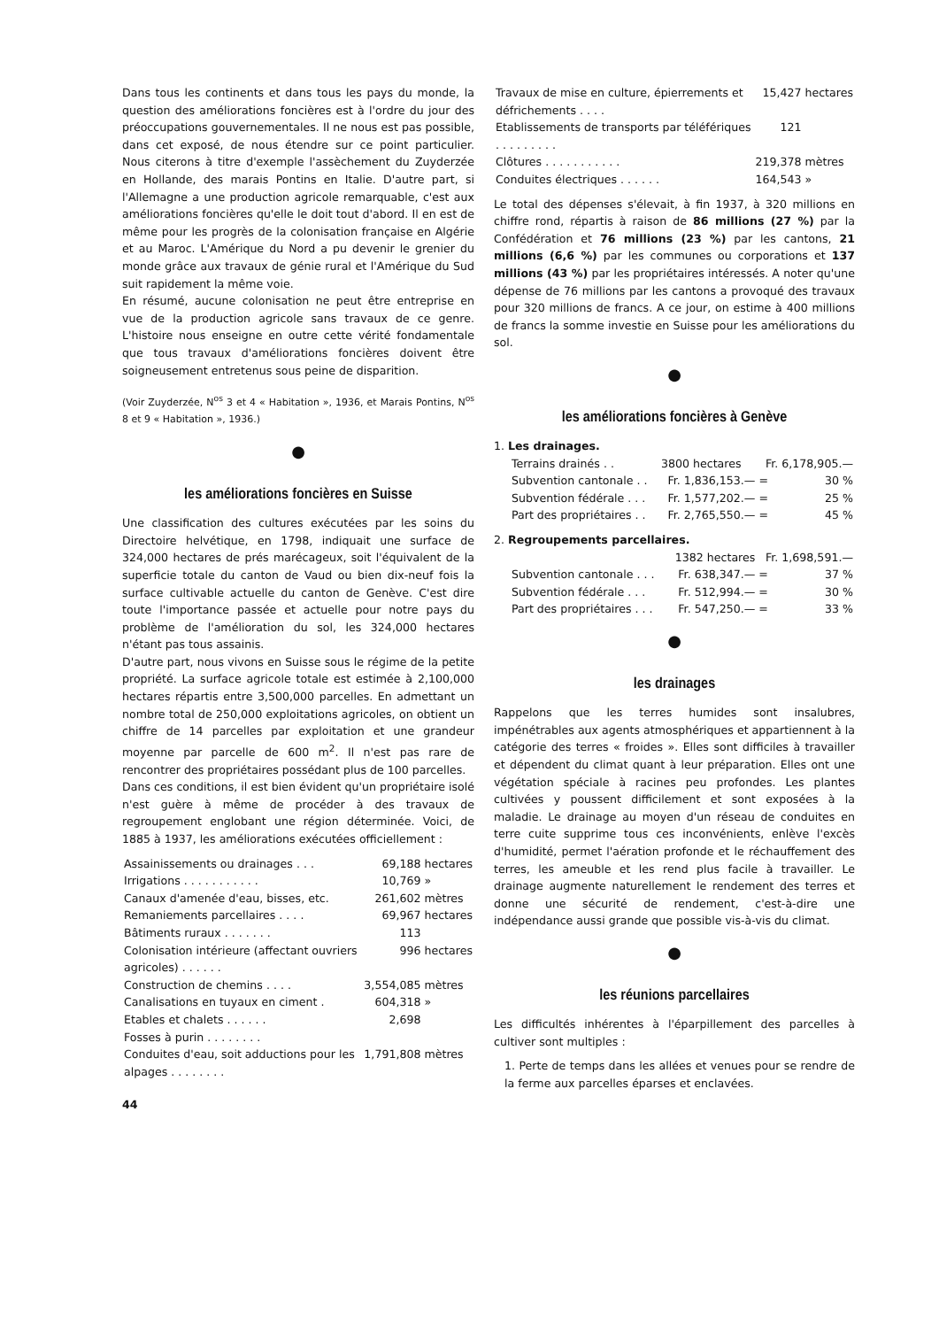Dans tous les continents et dans tous les pays du monde, la question des améliorations foncières est à l'ordre du jour des préoccupations gouvernementales. Il ne nous est pas possible, dans cet exposé, de nous étendre sur ce point particulier. Nous citerons à titre d'exemple l'assèchement du Zuyderzée en Hollande, des marais Pontins en Italie. D'autre part, si l'Allemagne a une production agricole remarquable, c'est aux améliorations foncières qu'elle le doit tout d'abord. Il en est de même pour les progrès de la colonisation française en Algérie et au Maroc. L'Amérique du Nord a pu devenir le grenier du monde grâce aux travaux de génie rural et l'Amérique du Sud suit rapidement la même voie.
En résumé, aucune colonisation ne peut être entreprise en vue de la production agricole sans travaux de ce genre. L'histoire nous enseigne en outre cette vérité fondamentale que tous travaux d'améliorations foncières doivent être soigneusement entretenus sous peine de disparition.
(Voir Zuyderzée, N<sup>os</sup> 3 et 4 « Habitation », 1936, et Marais Pontins, N<sup>os</sup> 8 et 9 « Habitation », 1936.)
●
les améliorations foncières en Suisse
Une classification des cultures exécutées par les soins du Directoire helvétique, en 1798, indiquait une surface de 324,000 hectares de prés marécageux, soit l'équivalent de la superficie totale du canton de Vaud ou bien dix-neuf fois la surface cultivable actuelle du canton de Genève. C'est dire toute l'importance passée et actuelle pour notre pays du problème de l'amélioration du sol, les 324,000 hectares n'étant pas tous assainis.
D'autre part, nous vivons en Suisse sous le régime de la petite propriété. La surface agricole totale est estimée à 2,100,000 hectares répartis entre 3,500,000 parcelles. En admettant un nombre total de 250,000 exploitations agricoles, on obtient un chiffre de 14 parcelles par exploitation et une grandeur moyenne par parcelle de 600 m<sup>2</sup>. Il n'est pas rare de rencontrer des propriétaires possédant plus de 100 parcelles.
Dans ces conditions, il est bien évident qu'un propriétaire isolé n'est guère à même de procéder à des travaux de regroupement englobant une région déterminée. Voici, de 1885 à 1937, les améliorations exécutées officiellement :
| Assainissements ou drainages . . . | 69,188 | hectares |
| Irrigations . . . . . . . . . . . | 10,769 | » |
| Canaux d'amenée d'eau, bisses, etc. | 261,602 | mètres |
| Remaniements parcellaires . . . . | 69,967 | hectares |
| Bâtiments ruraux . . . . . . . | 113 | |
| Colonisation intérieure (affectant ouvriers agricoles) . . . . . . | 996 | hectares |
| Construction de chemins . . . . | 3,554,085 | mètres |
| Canalisations en tuyaux en ciment . | 604,318 | » |
| Etables et chalets . . . . . . | 2,698 | |
| Fosses à purin . . . . . . . . | | |
| Conduites d'eau, soit adductions pour les alpages . . . . . . . . | 1,791,808 | mètres |
44
| Travaux de mise en culture, épierrements et défrichements . . . . | 15,427 | hectares |
| Etablissements de transports par téléfériques . . . . . . . . . | 121 | |
| Clôtures . . . . . . . . . . . | 219,378 | mètres |
| Conduites électriques . . . . . . | 164,543 | » |
Le total des dépenses s'élevait, à fin 1937, à 320 millions en chiffre rond, répartis à raison de 86 millions (27 %) par la Confédération et 76 millions (23 %) par les cantons, 21 millions (6,6 %) par les communes ou corporations et 137 millions (43 %) par les propriétaires intéressés. A noter qu'une dépense de 76 millions par les cantons a provoqué des travaux pour 320 millions de francs. A ce jour, on estime à 400 millions de francs la somme investie en Suisse pour les améliorations du sol.
●
les améliorations foncières à Genève
1. Les drainages.
| Terrains drainés . . | 3800 hectares | Fr. 6,178,905.— | |
| Subvention cantonale . . | Fr. 1,836,153.— | = | 30 % |
| Subvention fédérale . . . | Fr. 1,577,202.— | = | 25 % |
| Part des propriétaires . . | Fr. 2,765,550.— | = | 45 % |
2. Regroupements parcellaires.
| | 1382 hectares | Fr. 1,698,591.— | |
| Subvention cantonale . . . | Fr. 638,347.— | = | 37 % |
| Subvention fédérale . . . | Fr. 512,994.— | = | 30 % |
| Part des propriétaires . . . | Fr. 547,250.— | = | 33 % |
●
les drainages
Rappelons que les terres humides sont insalubres, impénétrables aux agents atmosphériques et appartiennent à la catégorie des terres « froides ». Elles sont difficiles à travailler et dépendent du climat quant à leur préparation. Elles ont une végétation spéciale à racines peu profondes. Les plantes cultivées y poussent difficilement et sont exposées à la maladie. Le drainage au moyen d'un réseau de conduites en terre cuite supprime tous ces inconvénients, enlève l'excès d'humidité, permet l'aération profonde et le réchauffement des terres, les ameuble et les rend plus facile à travailler. Le drainage augmente naturellement le rendement des terres et donne une sécurité de rendement, c'est-à-dire une indépendance aussi grande que possible vis-à-vis du climat.
●
les réunions parcellaires
Les difficultés inhérentes à l'éparpillement des parcelles à cultiver sont multiples :
1. Perte de temps dans les allées et venues pour se rendre de la ferme aux parcelles éparses et enclavées.